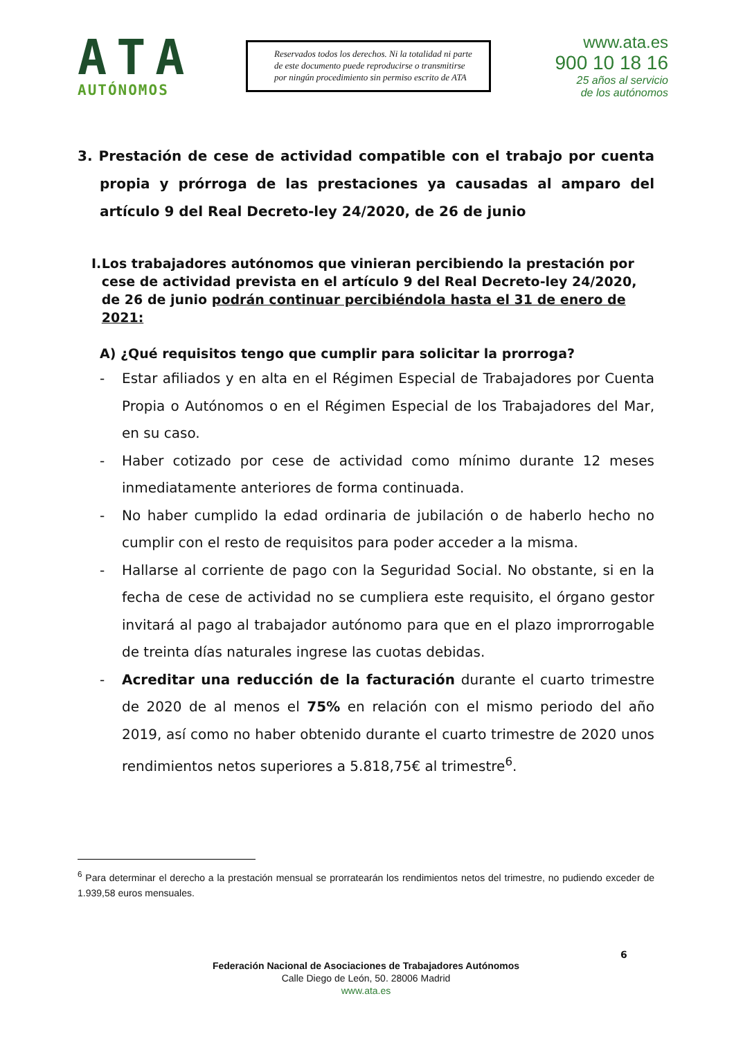ATA
AUTÓNOMOS
Reservados todos los derechos. Ni la totalidad ni parte de este documento puede reproducirse o transmitirse por ningún procedimiento sin permiso escrito de ATA
www.ata.es
900 10 18 16
25 años al servicio
de los autónomos
3. Prestación de cese de actividad compatible con el trabajo por cuenta propia y prórroga de las prestaciones ya causadas al amparo del artículo 9 del Real Decreto-ley 24/2020, de 26 de junio
I. Los trabajadores autónomos que vinieran percibiendo la prestación por cese de actividad prevista en el artículo 9 del Real Decreto-ley 24/2020, de 26 de junio podrán continuar percibiéndola hasta el 31 de enero de 2021:
A) ¿Qué requisitos tengo que cumplir para solicitar la prorroga?
- Estar afiliados y en alta en el Régimen Especial de Trabajadores por Cuenta Propia o Autónomos o en el Régimen Especial de los Trabajadores del Mar, en su caso.
- Haber cotizado por cese de actividad como mínimo durante 12 meses inmediatamente anteriores de forma continuada.
- No haber cumplido la edad ordinaria de jubilación o de haberlo hecho no cumplir con el resto de requisitos para poder acceder a la misma.
- Hallarse al corriente de pago con la Seguridad Social. No obstante, si en la fecha de cese de actividad no se cumpliera este requisito, el órgano gestor invitará al pago al trabajador autónomo para que en el plazo improrrogable de treinta días naturales ingrese las cuotas debidas.
- Acreditar una reducción de la facturación durante el cuarto trimestre de 2020 de al menos el 75% en relación con el mismo periodo del año 2019, así como no haber obtenido durante el cuarto trimestre de 2020 unos rendimientos netos superiores a 5.818,75€ al trimestre<sup>6</sup>.
<sup>6</sup> Para determinar el derecho a la prestación mensual se prorratearán los rendimientos netos del trimestre, no pudiendo exceder de 1.939,58 euros mensuales.
6
Federación Nacional de Asociaciones de Trabajadores Autónomos
Calle Diego de León, 50. 28006 Madrid
www.ata.es